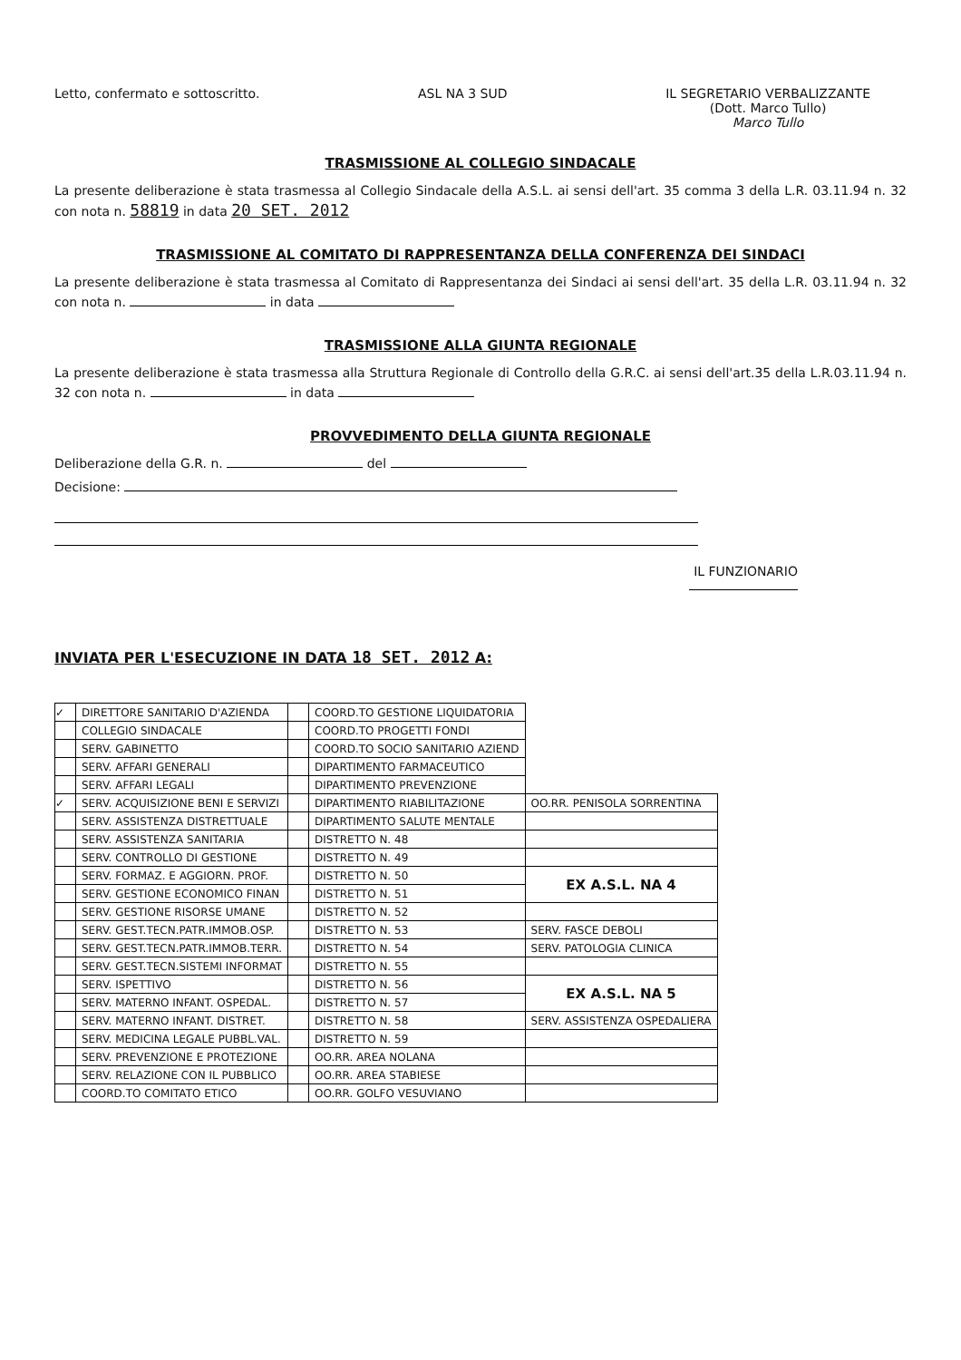Letto, confermato e sottoscritto.
ASL NA 3 SUD IL SEGRETARIO VERBALIZZANTE
(Dott. Marco Tullo)
Marco Tullo
TRASMISSIONE AL COLLEGIO SINDACALE
La presente deliberazione è stata trasmessa al Collegio Sindacale della A.S.L. ai sensi dell'art. 35 comma 3 della L.R. 03.11.94 n. 32 con nota n. 58819 in data 20 SET. 2012
TRASMISSIONE AL COMITATO DI RAPPRESENTANZA DELLA CONFERENZA DEI SINDACI
La presente deliberazione è stata trasmessa al Comitato di Rappresentanza dei Sindaci ai sensi dell'art. 35 della L.R. 03.11.94 n. 32 con nota n. in data
TRASMISSIONE ALLA GIUNTA REGIONALE
La presente deliberazione è stata trasmessa alla Struttura Regionale di Controllo della G.R.C. ai sensi dell'art.35 della L.R.03.11.94 n. 32 con nota n. in data
PROVVEDIMENTO DELLA GIUNTA REGIONALE
Deliberazione della G.R. n. del
Decisione:
IL FUNZIONARIO
INVIATA PER L'ESECUZIONE IN DATA 18 SET. 2012 A:
| ✓ | DIRETTORE SANITARIO D'AZIENDA | | COORD.TO GESTIONE LIQUIDATORIA | |
| | COLLEGIO SINDACALE | | COORD.TO PROGETTI FONDI | |
| | SERV. GABINETTO | | COORD.TO SOCIO SANITARIO AZIEND | |
| | SERV. AFFARI GENERALI | | DIPARTIMENTO FARMACEUTICO | |
| | SERV. AFFARI LEGALI | | DIPARTIMENTO PREVENZIONE | |
| ✓ | SERV. ACQUISIZIONE BENI E SERVIZI | | DIPARTIMENTO RIABILITAZIONE | OO.RR. PENISOLA SORRENTINA |
| | SERV. ASSISTENZA DISTRETTUALE | | DIPARTIMENTO SALUTE MENTALE | |
| | SERV. ASSISTENZA SANITARIA | | DISTRETTO N. 48 | |
| | SERV. CONTROLLO DI GESTIONE | | DISTRETTO N. 49 | |
| | SERV. FORMAZ. E AGGIORN. PROF. | | DISTRETTO N. 50 | EX A.S.L. NA 4 |
| | SERV. GESTIONE ECONOMICO FINAN | | DISTRETTO N. 51 | |
| | SERV. GESTIONE RISORSE UMANE | | DISTRETTO N. 52 | |
| | SERV. GEST.TECN.PATR.IMMOB.OSP. | | DISTRETTO N. 53 | SERV. FASCE DEBOLI |
| | SERV. GEST.TECN.PATR.IMMOB.TERR. | | DISTRETTO N. 54 | SERV. PATOLOGIA CLINICA |
| | SERV. GEST.TECN.SISTEMI INFORMAT | | DISTRETTO N. 55 | |
| | SERV. ISPETTIVO | | DISTRETTO N. 56 | EX A.S.L. NA 5 |
| | SERV. MATERNO INFANT. OSPEDAL. | | DISTRETTO N. 57 | |
| | SERV. MATERNO INFANT. DISTRET. | | DISTRETTO N. 58 | SERV. ASSISTENZA OSPEDALIERA |
| | SERV. MEDICINA LEGALE PUBBL.VAL. | | DISTRETTO N. 59 | |
| | SERV. PREVENZIONE E PROTEZIONE | | OO.RR. AREA NOLANA | |
| | SERV. RELAZIONE CON IL PUBBLICO | | OO.RR. AREA STABIESE | |
| | COORD.TO COMITATO ETICO | | OO.RR. GOLFO VESUVIANO | |